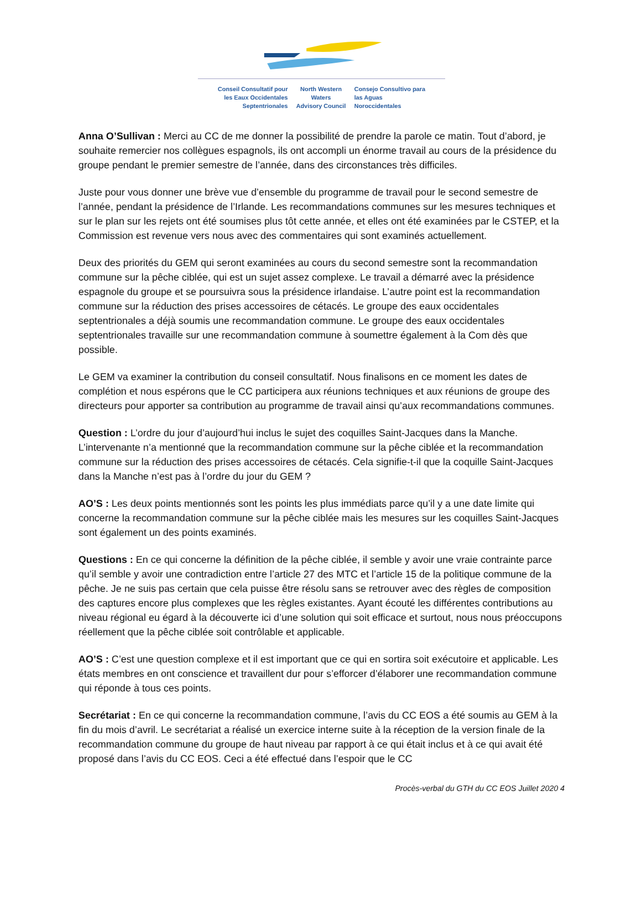Conseil Consultatif pour
les Eaux Occidentales
Septentrionales
North Western
Waters
Advisory Council
Consejo Consultivo para
las Aguas
Noroccidentales
Anna O’Sullivan : Merci au CC de me donner la possibilité de prendre la parole ce matin. Tout d’abord, je souhaite remercier nos collègues espagnols, ils ont accompli un énorme travail au cours de la présidence du groupe pendant le premier semestre de l’année, dans des circonstances très difficiles.
Juste pour vous donner une brève vue d’ensemble du programme de travail pour le second semestre de l’année, pendant la présidence de l’Irlande. Les recommandations communes sur les mesures techniques et sur le plan sur les rejets ont été soumises plus tôt cette année, et elles ont été examinées par le CSTEP, et la Commission est revenue vers nous avec des commentaires qui sont examinés actuellement.
Deux des priorités du GEM qui seront examinées au cours du second semestre sont la recommandation commune sur la pêche ciblée, qui est un sujet assez complexe. Le travail a démarré avec la présidence espagnole du groupe et se poursuivra sous la présidence irlandaise. L’autre point est la recommandation commune sur la réduction des prises accessoires de cétacés. Le groupe des eaux occidentales septentrionales a déjà soumis une recommandation commune. Le groupe des eaux occidentales septentrionales travaille sur une recommandation commune à soumettre également à la Com dès que possible.
Le GEM va examiner la contribution du conseil consultatif. Nous finalisons en ce moment les dates de complétion et nous espérons que le CC participera aux réunions techniques et aux réunions de groupe des directeurs pour apporter sa contribution au programme de travail ainsi qu’aux recommandations communes.
Question : L’ordre du jour d’aujourd’hui inclus le sujet des coquilles Saint-Jacques dans la Manche. L’intervenante n’a mentionné que la recommandation commune sur la pêche ciblée et la recommandation commune sur la réduction des prises accessoires de cétacés. Cela signifie-t-il que la coquille Saint-Jacques dans la Manche n’est pas à l’ordre du jour du GEM ?
AO’S : Les deux points mentionnés sont les points les plus immédiats parce qu’il y a une date limite qui concerne la recommandation commune sur la pêche ciblée mais les mesures sur les coquilles Saint-Jacques sont également un des points examinés.
Questions : En ce qui concerne la définition de la pêche ciblée, il semble y avoir une vraie contrainte parce qu’il semble y avoir une contradiction entre l’article 27 des MTC et l’article 15 de la politique commune de la pêche. Je ne suis pas certain que cela puisse être résolu sans se retrouver avec des règles de composition des captures encore plus complexes que les règles existantes. Ayant écouté les différentes contributions au niveau régional eu égard à la découverte ici d’une solution qui soit efficace et surtout, nous nous préoccupons réellement que la pêche ciblée soit contrôlable et applicable.
AO’S : C’est une question complexe et il est important que ce qui en sortira soit exécutoire et applicable. Les états membres en ont conscience et travaillent dur pour s’efforcer d’élaborer une recommandation commune qui réponde à tous ces points.
Secrétariat : En ce qui concerne la recommandation commune, l’avis du CC EOS a été soumis au GEM à la fin du mois d’avril. Le secrétariat a réalisé un exercice interne suite à la réception de la version finale de la recommandation commune du groupe de haut niveau par rapport à ce qui était inclus et à ce qui avait été proposé dans l’avis du CC EOS. Ceci a été effectué dans l’espoir que le CC
Procès-verbal du GTH du CC EOS Juillet 2020 4